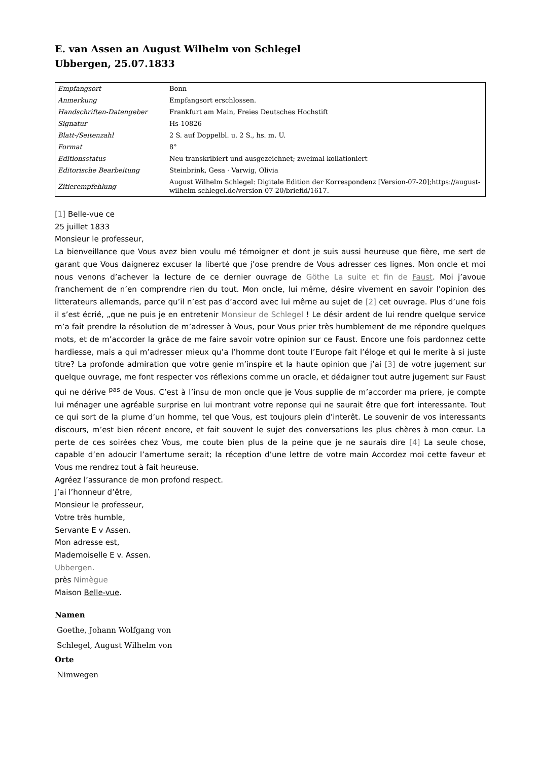E. van Assen an August Wilhelm von Schlegel
Ubbergen, 25.07.1833
| Empfangsort | Bonn |
| Anmerkung | Empfangsort erschlossen. |
| Handschriften-Datengeber | Frankfurt am Main, Freies Deutsches Hochstift |
| Signatur | Hs-10826 |
| Blatt-/Seitenzahl | 2 S. auf Doppelbl. u. 2 S., hs. m. U. |
| Format | 8° |
| Editionsstatus | Neu transkribiert und ausgezeichnet; zweimal kollationiert |
| Editorische Bearbeitung | Steinbrink, Gesa · Varwig, Olivia |
| Zitierempfehlung | August Wilhelm Schlegel: Digitale Edition der Korrespondenz [Version-07-20];https://august-wilhelm-schlegel.de/version-07-20/briefid/1617. |
[1] Belle-vue ce
25 juillet 1833
Monsieur le professeur,
La bienveillance que Vous avez bien voulu mé témoigner et dont je suis aussi heureuse que fière, me sert de garant que Vous daignerez excuser la liberté que j’ose prendre de Vous adresser ces lignes. Mon oncle et moi nous venons d’achever la lecture de ce dernier ouvrage de Göthe La suite et fin de Faust. Moi j’avoue franchement de n’en comprendre rien du tout. Mon oncle, lui même, désire vivement en savoir l’opinion des litterateurs allemands, parce qu’il n’est pas d’accord avec lui même au sujet de [2] cet ouvrage. Plus d’une fois il s’est écrié, „que ne puis je en entretenir Monsieur de Schlegel ! Le désir ardent de lui rendre quelque service m’a fait prendre la résolution de m’adresser à Vous, pour Vous prier très humblement de me répondre quelques mots, et de m’accorder la grâce de me faire savoir votre opinion sur ce Faust. Encore une fois pardonnez cette hardiesse, mais a qui m’adresser mieux qu’a l’homme dont toute l’Europe fait l’éloge et qui le merite à si juste titre? La profonde admiration que votre genie m’inspire et la haute opinion que j’ai [3] de votre jugement sur quelque ouvrage, me font respecter vos réflexions comme un oracle, et dédaigner tout autre jugement sur Faust qui ne dérive <sup>pas</sup> de Vous. C’est à l’insu de mon oncle que je Vous supplie de m’accorder ma priere, je compte lui ménager une agréable surprise en lui montrant votre reponse qui ne saurait être que fort interessante. Tout ce qui sort de la plume d’un homme, tel que Vous, est toujours plein d’interêt. Le souvenir de vos interessants discours, m’est bien récent encore, et fait souvent le sujet des conversations les plus chères à mon cœur. La perte de ces soirées chez Vous, me coute bien plus de la peine que je ne saurais dire [4] La seule chose, capable d’en adoucir l’amertume serait; la réception d’une lettre de votre main Accordez moi cette faveur et Vous me rendrez tout à fait heureuse.
Agréez l’assurance de mon profond respect.
J’ai l’honneur d’être,
Monsieur le professeur,
Votre très humble,
Servante E v Assen.
Mon adresse est,
Mademoiselle E v. Assen.
Ubbergen.
près Nimègue
Maison Belle-vue.
Namen
Goethe, Johann Wolfgang von
Schlegel, August Wilhelm von
Orte
Nimwegen